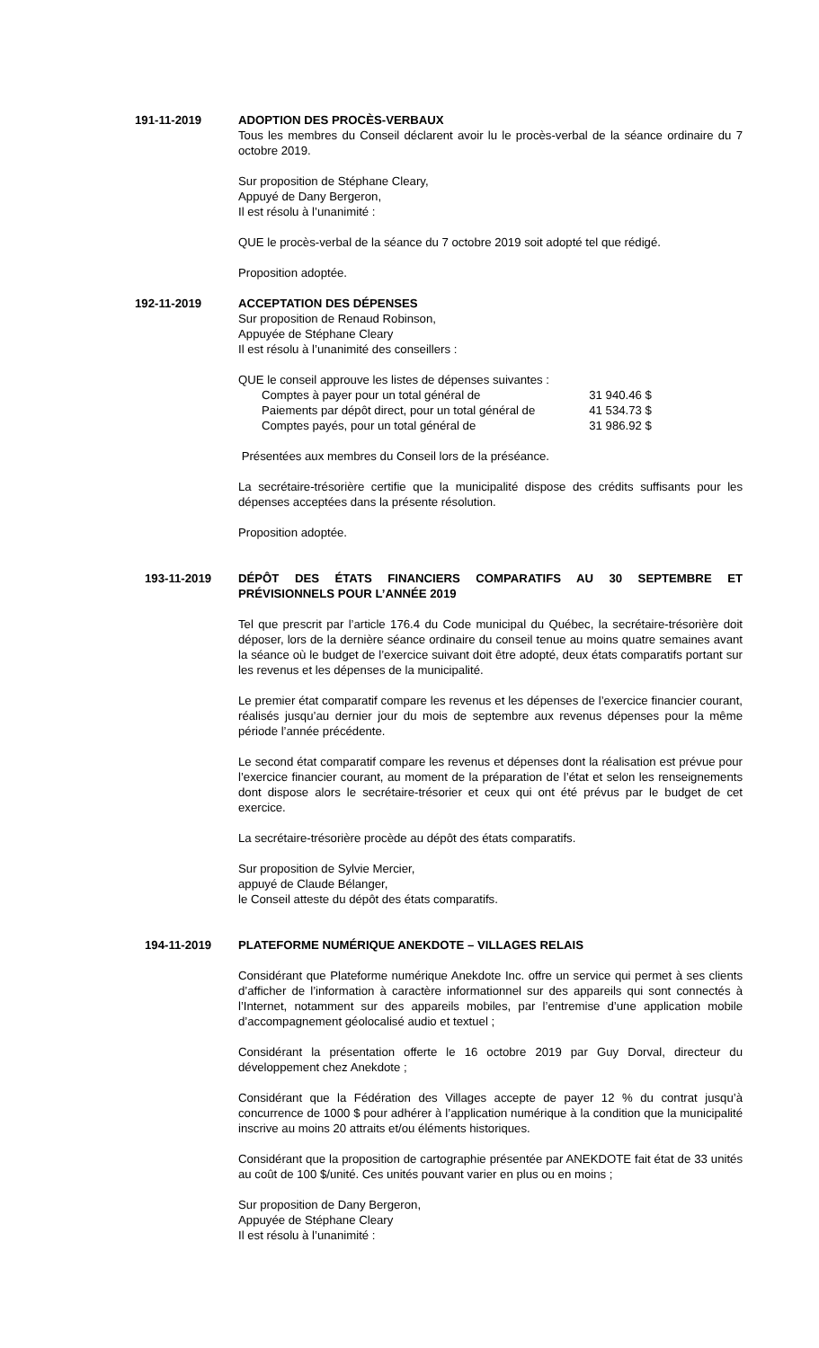191-11-2019 ADOPTION DES PROCÈS-VERBAUX
Tous les membres du Conseil déclarent avoir lu le procès-verbal de la séance ordinaire du 7 octobre 2019.
Sur proposition de Stéphane Cleary,
Appuyé de Dany Bergeron,
Il est résolu à l’unanimité :
QUE le procès-verbal de la séance du 7 octobre 2019 soit adopté tel que rédigé.
Proposition adoptée.
192-11-2019 ACCEPTATION DES DÉPENSES
Sur proposition de Renaud Robinson,
Appuyée de Stéphane Cleary
Il est résolu à l’unanimité des conseillers :
QUE le conseil approuve les listes de dépenses suivantes :
| Comptes à payer pour un total général de | 31 940.46 $ |
| Paiements par dépôt direct, pour un total général de | 41 534.73 $ |
| Comptes payés, pour un total général de | 31 986.92 $ |
Présentées aux membres du Conseil lors de la préséance.
La secrétaire-trésorière certifie que la municipalité dispose des crédits suffisants pour les dépenses acceptées dans la présente résolution.
Proposition adoptée.
193-11-2019 DÉPÔT DES ÉTATS FINANCIERS COMPARATIFS AU 30 SEPTEMBRE ET PRÉVISIONNELS POUR L’ANNÉE 2019
Tel que prescrit par l’article 176.4 du Code municipal du Québec, la secrétaire-trésorière doit déposer, lors de la dernière séance ordinaire du conseil tenue au moins quatre semaines avant la séance où le budget de l’exercice suivant doit être adopté, deux états comparatifs portant sur les revenus et les dépenses de la municipalité.
Le premier état comparatif compare les revenus et les dépenses de l’exercice financier courant, réalisés jusqu’au dernier jour du mois de septembre aux revenus dépenses pour la même période l’année précédente.
Le second état comparatif compare les revenus et dépenses dont la réalisation est prévue pour l’exercice financier courant, au moment de la préparation de l’état et selon les renseignements dont dispose alors le secrétaire-trésorier et ceux qui ont été prévus par le budget de cet exercice.
La secrétaire-trésorière procède au dépôt des états comparatifs.
Sur proposition de Sylvie Mercier,
appuyé de Claude Bélanger,
le Conseil atteste du dépôt des états comparatifs.
194-11-2019 PLATEFORME NUMÉRIQUE ANEKDOTE – VILLAGES RELAIS
Considérant que Plateforme numérique Anekdote Inc. offre un service qui permet à ses clients d’afficher de l’information à caractère informationnel sur des appareils qui sont connectés à l’Internet, notamment sur des appareils mobiles, par l’entremise d’une application mobile d’accompagnement géolocalisé audio et textuel ;
Considérant la présentation offerte le 16 octobre 2019 par Guy Dorval, directeur du développement chez Anekdote ;
Considérant que la Fédération des Villages accepte de payer 12 % du contrat jusqu’à concurrence de 1000 $ pour adhérer à l’application numérique à la condition que la municipalité inscrive au moins 20 attraits et/ou éléments historiques.
Considérant que la proposition de cartographie présentée par ANEKDOTE fait état de 33 unités au coût de 100 $/unité. Ces unités pouvant varier en plus ou en moins ;
Sur proposition de Dany Bergeron,
Appuyée de Stéphane Cleary
Il est résolu à l’unanimité :